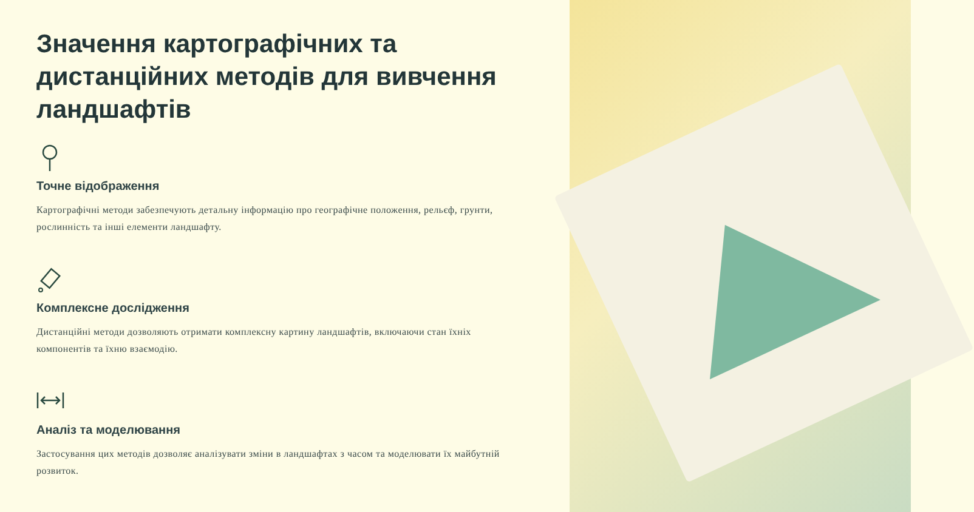Значення картографічних та дистанційних методів для вивчення ландшафтів
Точне відображення
Картографічні методи забезпечують детальну інформацію про географічне положення, рельєф, грунти, рослинність та інші елементи ландшафту.
Комплексне дослідження
Дистанційні методи дозволяють отримати комплексну картину ландшафтів, включаючи стан їхніх компонентів та їхню взаємодію.
Аналіз та моделювання
Застосування цих методів дозволяє аналізувати зміни в ландшафтах з часом та моделювати їх майбутній розвиток.